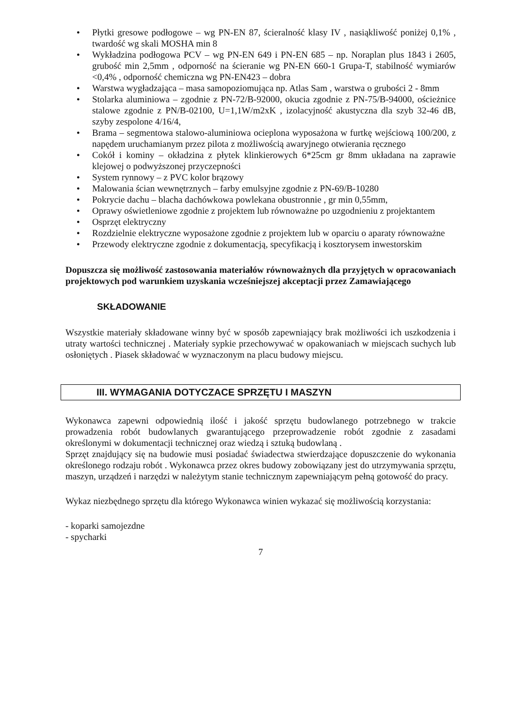● Płytki gresowe podłogowe – wg PN-EN 87, ścieralność klasy IV , nasiąkliwość poniżej 0,1% , twardość wg skali MOSHA min 8
● Wykładzina podłogowa PCV – wg PN-EN 649 i PN-EN 685 – np. Noraplan plus 1843 i 2605, grubość min 2,5mm , odporność na ścieranie wg PN-EN 660-1 Grupa-T, stabilność wymiarów <0,4% , odporność chemiczna wg PN-EN423 – dobra
● Warstwa wygładzająca – masa samopoziomująca np. Atlas Sam , warstwa o grubości 2 - 8mm
● Stolarka aluminiowa – zgodnie z PN-72/B-92000, okucia zgodnie z PN-75/B-94000, ościeżnice stalowe zgodnie z PN/B-02100, U=1,1W/m2xK , izolacyjność akustyczna dla szyb 32-46 dB, szyby zespolone 4/16/4,
● Brama – segmentowa stalowo-aluminiowa ocieplona wyposażona w furtkę wejściową 100/200, z napędem uruchamianym przez pilota z możliwością awaryjnego otwierania ręcznego
● Cokół i kominy – okładzina z płytek klinkierowych 6*25cm gr 8mm układana na zaprawie klejowej o podwyższonej przyczepności
● System rynnowy – z PVC kolor brązowy
● Malowania ścian wewnętrznych – farby emulsyjne zgodnie z PN-69/B-10280
● Pokrycie dachu – blacha dachówkowa powlekana obustronnie , gr min 0,55mm,
● Oprawy oświetleniowe zgodnie z projektem lub równoważne po uzgodnieniu z projektantem
● Osprzęt elektryczny
● Rozdzielnie elektryczne wyposażone zgodnie z projektem lub w oparciu o aparaty równoważne
● Przewody elektryczne zgodnie z dokumentacją, specyfikacją i kosztorysem inwestorskim
Dopuszcza się możliwość zastosowania materiałów równoważnych dla przyjętych w opracowaniach projektowych pod warunkiem uzyskania wcześniejszej akceptacji przez Zamawiającego
SKŁADOWANIE
Wszystkie materiały składowane winny być w sposób zapewniający brak możliwości ich uszkodzenia i utraty wartości technicznej . Materiały sypkie przechowywać w opakowaniach w miejscach suchych lub osłoniętych . Piasek składować w wyznaczonym na placu budowy miejscu.
III. WYMAGANIA DOTYCZACE SPRZĘTU I MASZYN
Wykonawca zapewni odpowiednią ilość i jakość sprzętu budowlanego potrzebnego w trakcie prowadzenia robót budowlanych gwarantującego przeprowadzenie robót zgodnie z zasadami określonymi w dokumentacji technicznej oraz wiedzą i sztuką budowlaną .
Sprzęt znajdujący się na budowie musi posiadać świadectwa stwierdzające dopuszczenie do wykonania określonego rodzaju robót . Wykonawca przez okres budowy zobowiązany jest do utrzymywania sprzętu, maszyn, urządzeń i narzędzi w należytym stanie technicznym zapewniającym pełną gotowość do pracy.
Wykaz niezbędnego sprzętu dla którego Wykonawca winien wykazać się możliwością korzystania:
- koparki samojezdne
- spycharki
7